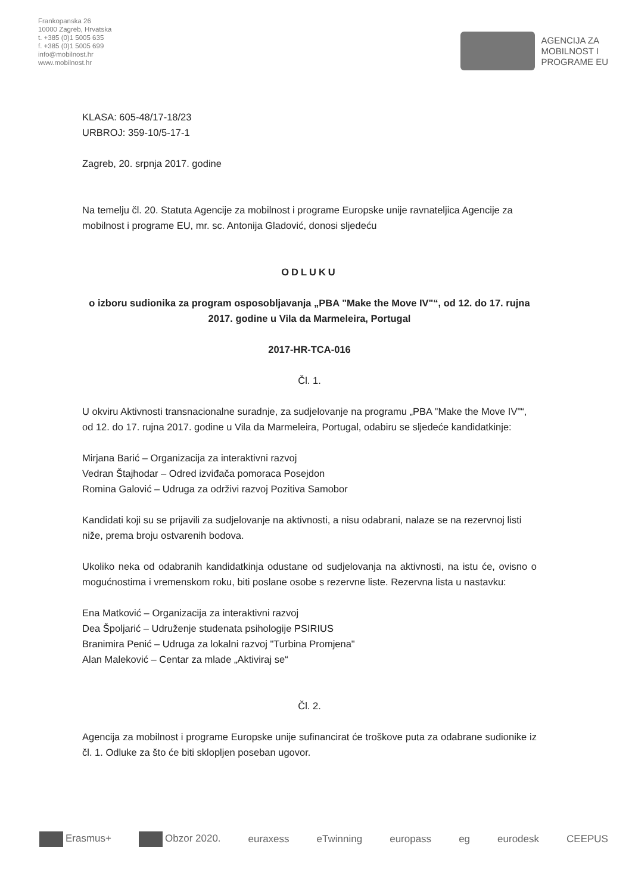Frankopanska 26
10000 Zagreb, Hrvatska
t. +385 (0)1 5005 635
f. +385 (0)1 5005 699
info@mobilnost.hr
www.mobilnost.hr
AGENCIJA ZA
MOBILNOST I
PROGRAME EU
KLASA: 605-48/17-18/23
URBROJ: 359-10/5-17-1
Zagreb, 20. srpnja 2017. godine
Na temelju čl. 20. Statuta Agencije za mobilnost i programe Europske unije ravnateljica Agencije za mobilnost i programe EU, mr. sc. Antonija Gladović, donosi sljedeću
ODLUKU
o izboru sudionika za program osposobljavanja „PBA "Make the Move IV"“, od 12. do 17. rujna 2017. godine u Vila da Marmeleira, Portugal
2017-HR-TCA-016
Čl. 1.
U okviru Aktivnosti transnacionalne suradnje, za sudjelovanje na programu „PBA "Make the Move IV"“, od 12. do 17. rujna 2017. godine u Vila da Marmeleira, Portugal, odabiru se sljedeće kandidatkinje:
Mirjana Barić – Organizacija za interaktivni razvoj
Vedran Štajhodar – Odred izviđača pomoraca Posejdon
Romina Galović – Udruga za održivi razvoj Pozitiva Samobor
Kandidati koji su se prijavili za sudjelovanje na aktivnosti, a nisu odabrani, nalaze se na rezervnoj listi niže, prema broju ostvarenih bodova.
Ukoliko neka od odabranih kandidatkinja odustane od sudjelovanja na aktivnosti, na istu će, ovisno o mogućnostima i vremenskom roku, biti poslane osobe s rezervne liste. Rezervna lista u nastavku:
Ena Matković – Organizacija za interaktivni razvoj
Dea Špoljarić – Udruženje studenata psihologije PSIRIUS
Branimira Penić – Udruga za lokalni razvoj "Turbina Promjena"
Alan Maleković – Centar za mlade „Aktiviraj se“
Čl. 2.
Agencija za mobilnost i programe Europske unije sufinancirat će troškove puta za odabrane sudionike iz čl. 1. Odluke za što će biti sklopljen poseban ugovor.
Erasmus+ Obzor 2020. euraxess eTwinning europass eg eurodesk CEEPUS